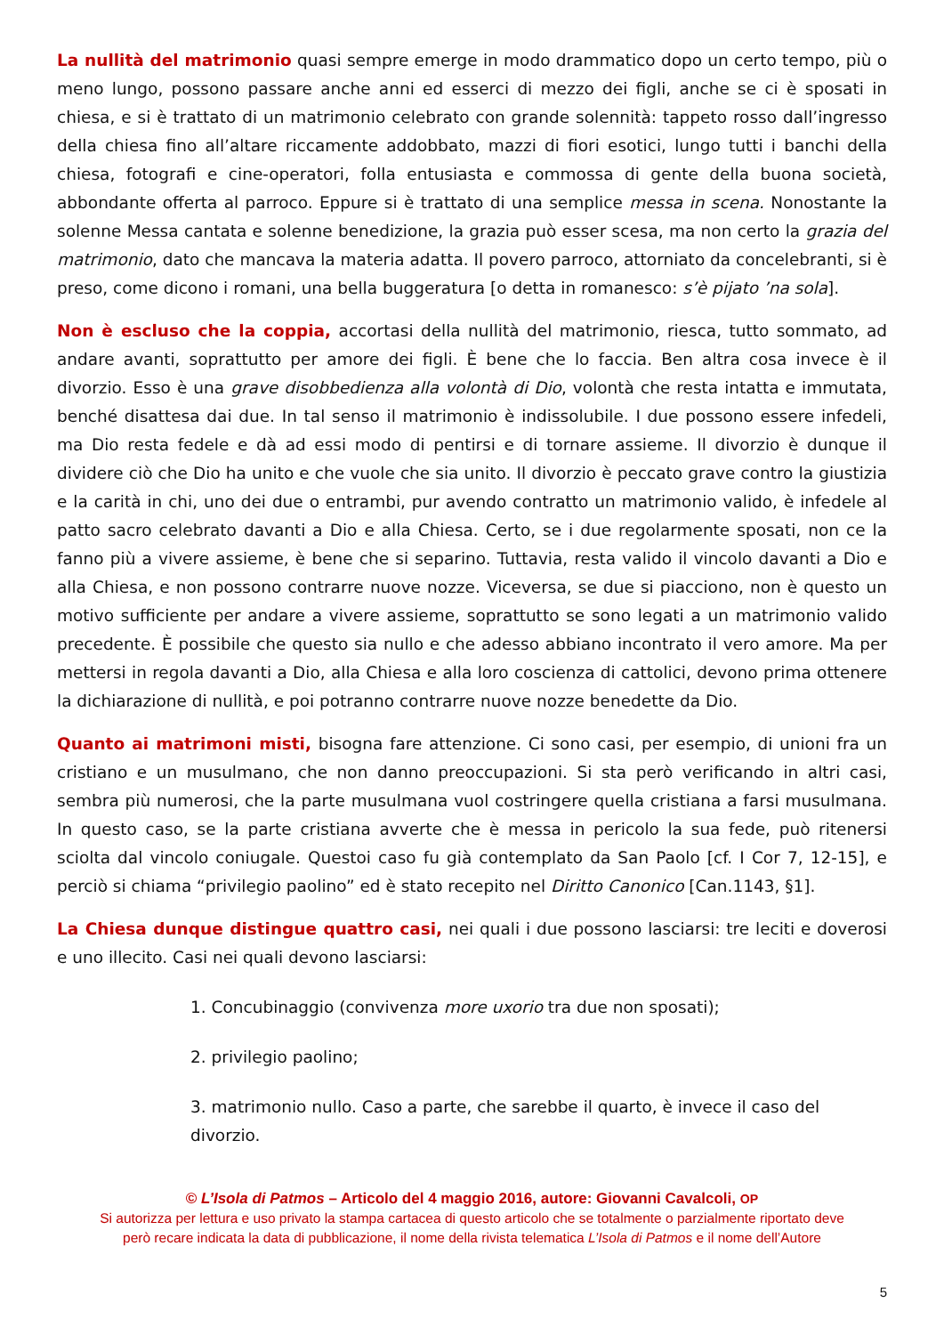La nullità del matrimonio quasi sempre emerge in modo drammatico dopo un certo tempo, più o meno lungo, possono passare anche anni ed esserci di mezzo dei figli, anche se ci è sposati in chiesa, e si è trattato di un matrimonio celebrato con grande solennità: tappeto rosso dall’ingresso della chiesa fino all’altare riccamente addobbato, mazzi di fiori esotici, lungo tutti i banchi della chiesa, fotografi e cine-operatori, folla entusiasta e commossa di gente della buona società, abbondante offerta al parroco. Eppure si è trattato di una semplice messa in scena. Nonostante la solenne Messa cantata e solenne benedizione, la grazia può esser scesa, ma non certo la grazia del matrimonio, dato che mancava la materia adatta. Il povero parroco, attorniato da concelebranti, si è preso, come dicono i romani, una bella buggeratura [o detta in romanesco: s’è pijato ’na sola].
Non è escluso che la coppia, accortasi della nullità del matrimonio, riesca, tutto sommato, ad andare avanti, soprattutto per amore dei figli. È bene che lo faccia. Ben altra cosa invece è il divorzio. Esso è una grave disobbedienza alla volontà di Dio, volontà che resta intatta e immutata, benché disattesa dai due. In tal senso il matrimonio è indissolubile. I due possono essere infedeli, ma Dio resta fedele e dà ad essi modo di pentirsi e di tornare assieme. Il divorzio è dunque il dividere ciò che Dio ha unito e che vuole che sia unito. Il divorzio è peccato grave contro la giustizia e la carità in chi, uno dei due o entrambi, pur avendo contratto un matrimonio valido, è infedele al patto sacro celebrato davanti a Dio e alla Chiesa. Certo, se i due regolarmente sposati, non ce la fanno più a vivere assieme, è bene che si separino. Tuttavia, resta valido il vincolo davanti a Dio e alla Chiesa, e non possono contrarre nuove nozze. Viceversa, se due si piacciono, non è questo un motivo sufficiente per andare a vivere assieme, soprattutto se sono legati a un matrimonio valido precedente. È possibile che questo sia nullo e che adesso abbiano incontrato il vero amore. Ma per mettersi in regola davanti a Dio, alla Chiesa e alla loro coscienza di cattolici, devono prima ottenere la dichiarazione di nullità, e poi potranno contrarre nuove nozze benedette da Dio.
Quanto ai matrimoni misti, bisogna fare attenzione. Ci sono casi, per esempio, di unioni fra un cristiano e un musulmano, che non danno preoccupazioni. Si sta però verificando in altri casi, sembra più numerosi, che la parte musulmana vuol costringere quella cristiana a farsi musulmana. In questo caso, se la parte cristiana avverte che è messa in pericolo la sua fede, può ritenersi sciolta dal vincolo coniugale. Questoi caso fu già contemplato da San Paolo [cf. I Cor 7, 12-15], e perciò si chiama “privilegio paolino” ed è stato recepito nel Diritto Canonico [Can.1143, §1].
La Chiesa dunque distingue quattro casi, nei quali i due possono lasciarsi: tre leciti e doverosi e uno illecito. Casi nei quali devono lasciarsi:
1. Concubinaggio (convivenza more uxorio tra due non sposati);
2. privilegio paolino;
3. matrimonio nullo. Caso a parte, che sarebbe il quarto, è invece il caso del divorzio.
© L’Isola di Patmos – Articolo del 4 maggio 2016, autore: Giovanni Cavalcoli, OP
Si autorizza per lettura e uso privato la stampa cartacea di questo articolo che se totalmente o parzialmente riportato deve
però recare indicata la data di pubblicazione, il nome della rivista telematica L’Isola di Patmos e il nome dell’Autore
5